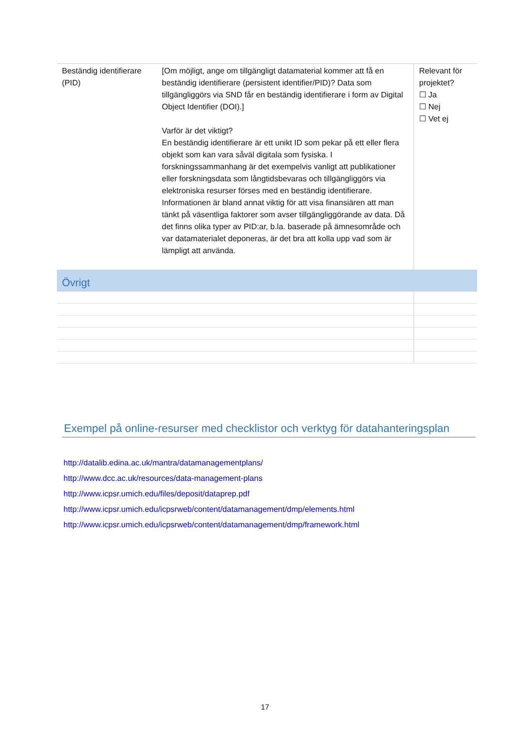| Beständig identifierare (PID) | [Om möjligt, ange om tillgängligt datamaterial kommer att få en beständig identifierare (persistent identifier/PID)? Data som tillgängliggörs via SND får en beständig identifierare i form av Digital Object Identifier (DOI).] Varför är det viktigt? En beständig identifierare är ett unikt ID som pekar på ett eller flera objekt som kan vara såväl digitala som fysiska. I forskningssammanhang är det exempelvis vanligt att publikationer eller forskningsdata som långtidsbevaras och tillgängliggörs via elektroniska resurser förses med en beständig identifierare. Informationen är bland annat viktig för att visa finansiären att man tänkt på väsentliga faktorer som avser tillgängliggörande av data. Då det finns olika typer av PID:ar, b.la. baserade på ämnesområde och var datamaterialet deponeras, är det bra att kolla upp vad som är lämpligt att använda. | Relevant för projektet? ☐ Ja ☐ Nej ☐ Vet ej |
| Övrigt | | |
Exempel på online-resurser med checklistor och verktyg för datahanteringsplan
http://datalib.edina.ac.uk/mantra/datamanagementplans/
http://www.dcc.ac.uk/resources/data-management-plans
http://www.icpsr.umich.edu/files/deposit/dataprep.pdf
http://www.icpsr.umich.edu/icpsrweb/content/datamanagement/dmp/elements.html
http://www.icpsr.umich.edu/icpsrweb/content/datamanagement/dmp/framework.html
17